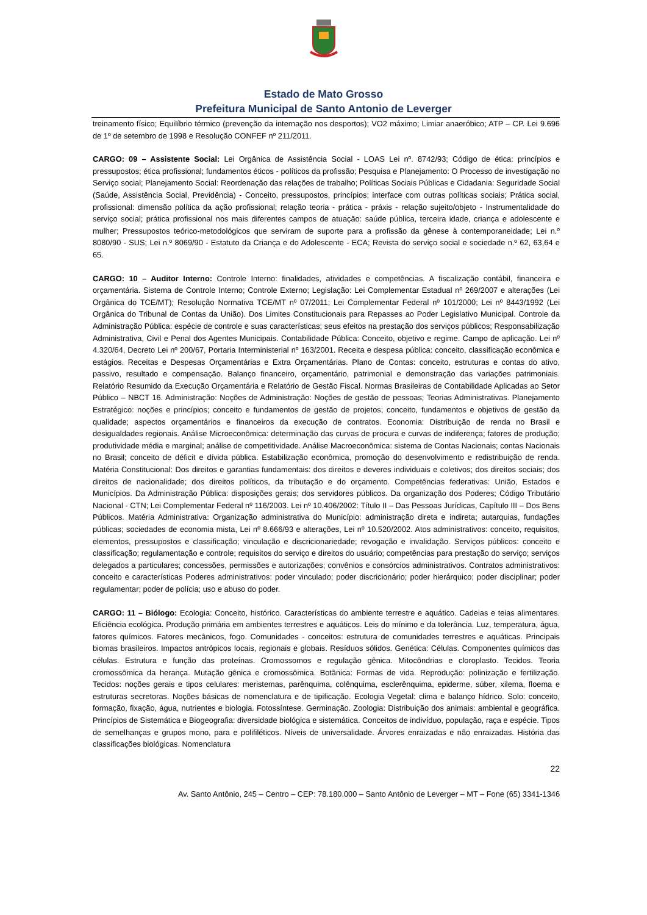Estado de Mato Grosso
Prefeitura Municipal de Santo Antonio de Leverger
treinamento físico; Equilíbrio térmico (prevenção da internação nos desportos); VO2 máximo; Limiar anaeróbico; ATP – CP. Lei 9.696 de 1º de setembro de 1998 e Resolução CONFEF nº 211/2011.
CARGO: 09 – Assistente Social: Lei Orgânica de Assistência Social - LOAS Lei nº. 8742/93; Código de ética: princípios e pressupostos; ética profissional; fundamentos éticos - políticos da profissão; Pesquisa e Planejamento: O Processo de investigação no Serviço social; Planejamento Social: Reordenação das relações de trabalho; Políticas Sociais Públicas e Cidadania: Seguridade Social (Saúde, Assistência Social, Previdência) - Conceito, pressupostos, princípios; interface com outras políticas sociais; Prática social, profissional: dimensão política da ação profissional; relação teoria - prática - práxis - relação sujeito/objeto - Instrumentalidade do serviço social; prática profissional nos mais diferentes campos de atuação: saúde pública, terceira idade, criança e adolescente e mulher; Pressupostos teórico-metodológicos que serviram de suporte para a profissão da gênese à contemporaneidade; Lei n.º 8080/90 - SUS; Lei n.º 8069/90 - Estatuto da Criança e do Adolescente - ECA; Revista do serviço social e sociedade n.º 62, 63,64 e 65.
CARGO: 10 – Auditor Interno: Controle Interno: finalidades, atividades e competências. A fiscalização contábil, financeira e orçamentária. Sistema de Controle Interno; Controle Externo; Legislação: Lei Complementar Estadual nº 269/2007 e alterações (Lei Orgânica do TCE/MT); Resolução Normativa TCE/MT nº 07/2011; Lei Complementar Federal nº 101/2000; Lei nº 8443/1992 (Lei Orgânica do Tribunal de Contas da União). Dos Limites Constitucionais para Repasses ao Poder Legislativo Municipal. Controle da Administração Pública: espécie de controle e suas características; seus efeitos na prestação dos serviços públicos; Responsabilização Administrativa, Civil e Penal dos Agentes Municipais. Contabilidade Pública: Conceito, objetivo e regime. Campo de aplicação. Lei nº 4.320/64, Decreto Lei nº 200/67, Portaria Interministerial nº 163/2001. Receita e despesa pública: conceito, classificação econômica e estágios. Receitas e Despesas Orçamentárias e Extra Orçamentárias. Plano de Contas: conceito, estruturas e contas do ativo, passivo, resultado e compensação. Balanço financeiro, orçamentário, patrimonial e demonstração das variações patrimoniais. Relatório Resumido da Execução Orçamentária e Relatório de Gestão Fiscal. Normas Brasileiras de Contabilidade Aplicadas ao Setor Público – NBCT 16. Administração: Noções de Administração: Noções de gestão de pessoas; Teorias Administrativas. Planejamento Estratégico: noções e princípios; conceito e fundamentos de gestão de projetos; conceito, fundamentos e objetivos de gestão da qualidade; aspectos orçamentários e financeiros da execução de contratos. Economia: Distribuição de renda no Brasil e desigualdades regionais. Análise Microeconômica: determinação das curvas de procura e curvas de indiferença; fatores de produção; produtividade média e marginal; análise de competitividade. Análise Macroeconômica: sistema de Contas Nacionais; contas Nacionais no Brasil; conceito de déficit e dívida pública. Estabilização econômica, promoção do desenvolvimento e redistribuição de renda. Matéria Constitucional: Dos direitos e garantias fundamentais: dos direitos e deveres individuais e coletivos; dos direitos sociais; dos direitos de nacionalidade; dos direitos políticos, da tributação e do orçamento. Competências federativas: União, Estados e Municípios. Da Administração Pública: disposições gerais; dos servidores públicos. Da organização dos Poderes; Código Tributário Nacional - CTN; Lei Complementar Federal nº 116/2003. Lei nº 10.406/2002: Título II – Das Pessoas Jurídicas, Capítulo III – Dos Bens Públicos. Matéria Administrativa: Organização administrativa do Município: administração direta e indireta; autarquias, fundações públicas; sociedades de economia mista, Lei nº 8.666/93 e alterações, Lei nº 10.520/2002. Atos administrativos: conceito, requisitos, elementos, pressupostos e classificação; vinculação e discricionariedade; revogação e invalidação. Serviços públicos: conceito e classificação; regulamentação e controle; requisitos do serviço e direitos do usuário; competências para prestação do serviço; serviços delegados a particulares; concessões, permissões e autorizações; convênios e consórcios administrativos. Contratos administrativos: conceito e características Poderes administrativos: poder vinculado; poder discricionário; poder hierárquico; poder disciplinar; poder regulamentar; poder de polícia; uso e abuso do poder.
CARGO: 11 – Biólogo: Ecologia: Conceito, histórico. Características do ambiente terrestre e aquático. Cadeias e teias alimentares. Eficiência ecológica. Produção primária em ambientes terrestres e aquáticos. Leis do mínimo e da tolerância. Luz, temperatura, água, fatores químicos. Fatores mecânicos, fogo. Comunidades - conceitos: estrutura de comunidades terrestres e aquáticas. Principais biomas brasileiros. Impactos antrópicos locais, regionais e globais. Resíduos sólidos. Genética: Células. Componentes químicos das células. Estrutura e função das proteínas. Cromossomos e regulação gênica. Mitocôndrias e cloroplasto. Tecidos. Teoria cromossômica da herança. Mutação gênica e cromossômica. Botânica: Formas de vida. Reprodução: polinização e fertilização. Tecidos: noções gerais e tipos celulares: meristemas, parênquima, colênquima, esclerênquima, epiderme, súber, xilema, floema e estruturas secretoras. Noções básicas de nomenclatura e de tipificação. Ecologia Vegetal: clima e balanço hídrico. Solo: conceito, formação, fixação, água, nutrientes e biologia. Fotossíntese. Germinação. Zoologia: Distribuição dos animais: ambiental e geográfica. Princípios de Sistemática e Biogeografia: diversidade biológica e sistemática. Conceitos de indivíduo, população, raça e espécie. Tipos de semelhanças e grupos mono, para e polifiléticos. Níveis de universalidade. Árvores enraizadas e não enraizadas. História das classificações biológicas. Nomenclatura
22
Av. Santo Antônio, 245 – Centro – CEP: 78.180.000 – Santo Antônio de Leverger – MT – Fone (65) 3341-1346